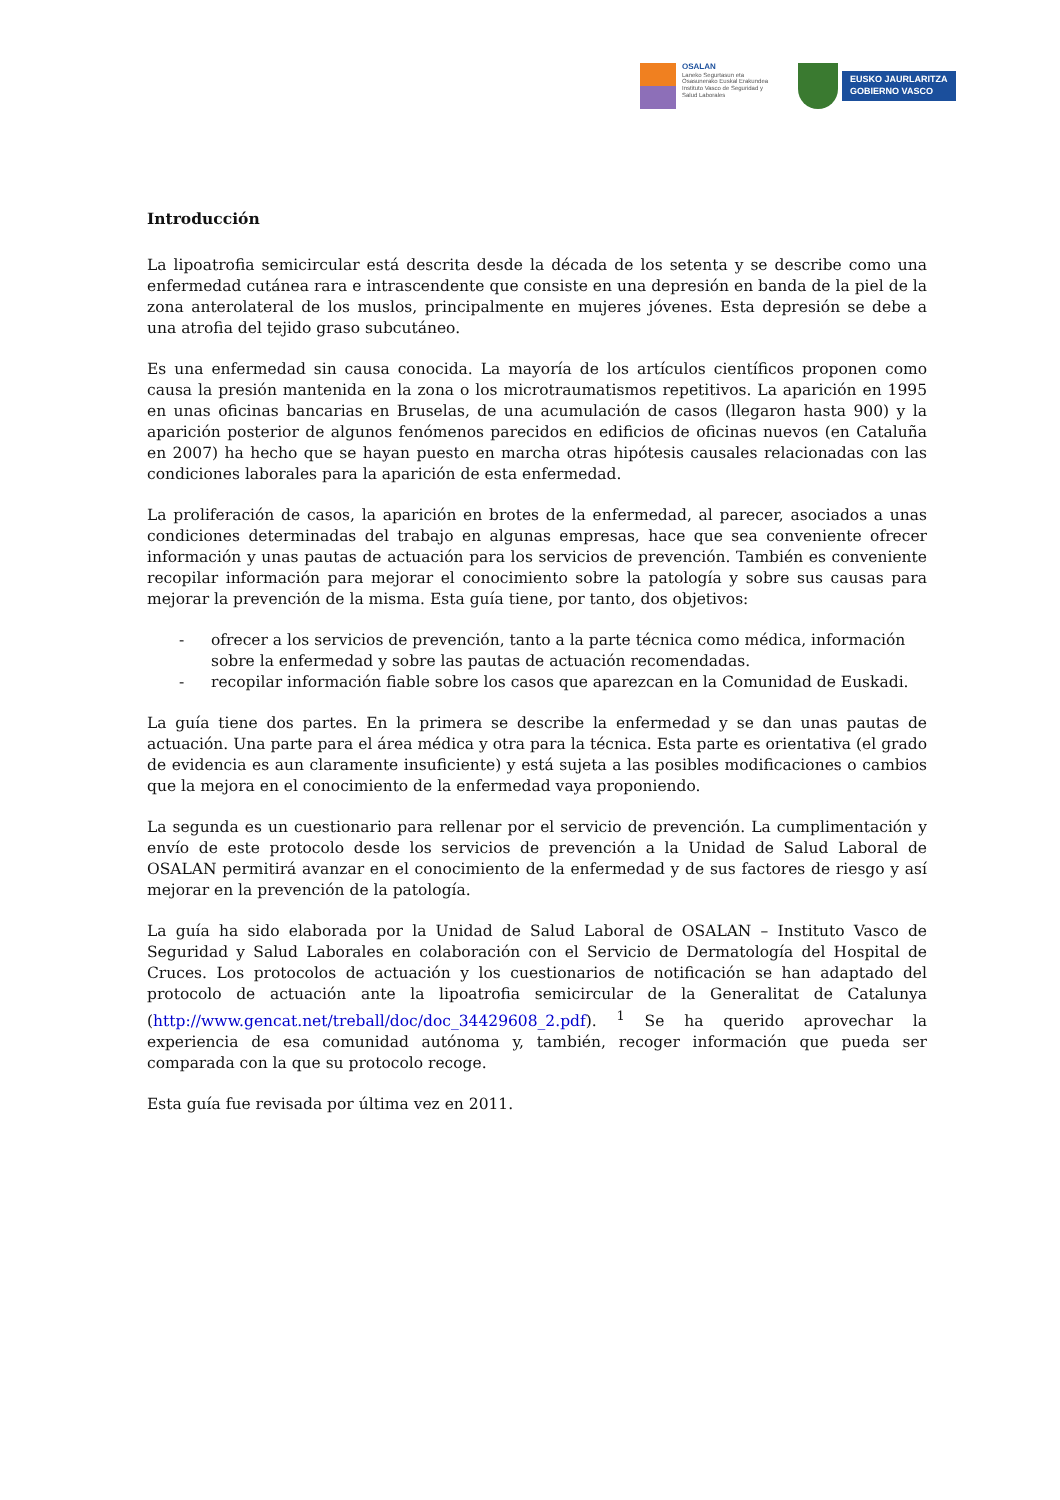OSALAN
Laneko Segurtasun eta
Osasunerako Euskal Erakundea
Instituto Vasco de Seguridad y
Salud Laborales
EUSKO JAURLARITZA
GOBIERNO VASCO
Introducción
La lipoatrofia semicircular está descrita desde la década de los setenta y se describe como una enfermedad cutánea rara e intrascendente que consiste en una depresión en banda de la piel de la zona anterolateral de los muslos, principalmente en mujeres jóvenes. Esta depresión se debe a una atrofia del tejido graso subcutáneo.
Es una enfermedad sin causa conocida. La mayoría de los artículos científicos proponen como causa la presión mantenida en la zona o los microtraumatismos repetitivos. La aparición en 1995 en unas oficinas bancarias en Bruselas, de una acumulación de casos (llegaron hasta 900) y la aparición posterior de algunos fenómenos parecidos en edificios de oficinas nuevos (en Cataluña en 2007) ha hecho que se hayan puesto en marcha otras hipótesis causales relacionadas con las condiciones laborales para la aparición de esta enfermedad.
La proliferación de casos, la aparición en brotes de la enfermedad, al parecer, asociados a unas condiciones determinadas del trabajo en algunas empresas, hace que sea conveniente ofrecer información y unas pautas de actuación para los servicios de prevención. También es conveniente recopilar información para mejorar el conocimiento sobre la patología y sobre sus causas para mejorar la prevención de la misma. Esta guía tiene, por tanto, dos objetivos:
- ofrecer a los servicios de prevención, tanto a la parte técnica como médica, información sobre la enfermedad y sobre las pautas de actuación recomendadas.
- recopilar información fiable sobre los casos que aparezcan en la Comunidad de Euskadi.
La guía tiene dos partes. En la primera se describe la enfermedad y se dan unas pautas de actuación. Una parte para el área médica y otra para la técnica. Esta parte es orientativa (el grado de evidencia es aun claramente insuficiente) y está sujeta a las posibles modificaciones o cambios que la mejora en el conocimiento de la enfermedad vaya proponiendo.
La segunda es un cuestionario para rellenar por el servicio de prevención. La cumplimentación y envío de este protocolo desde los servicios de prevención a la Unidad de Salud Laboral de OSALAN permitirá avanzar en el conocimiento de la enfermedad y de sus factores de riesgo y así mejorar en la prevención de la patología.
La guía ha sido elaborada por la Unidad de Salud Laboral de OSALAN – Instituto Vasco de Seguridad y Salud Laborales en colaboración con el Servicio de Dermatología del Hospital de Cruces. Los protocolos de actuación y los cuestionarios de notificación se han adaptado del protocolo de actuación ante la lipoatrofia semicircular de la Generalitat de Catalunya (http://www.gencat.net/treball/doc/doc_34429608_2.pdf). <sup>1</sup> Se ha querido aprovechar la experiencia de esa comunidad autónoma y, también, recoger información que pueda ser comparada con la que su protocolo recoge.
Esta guía fue revisada por última vez en 2011.